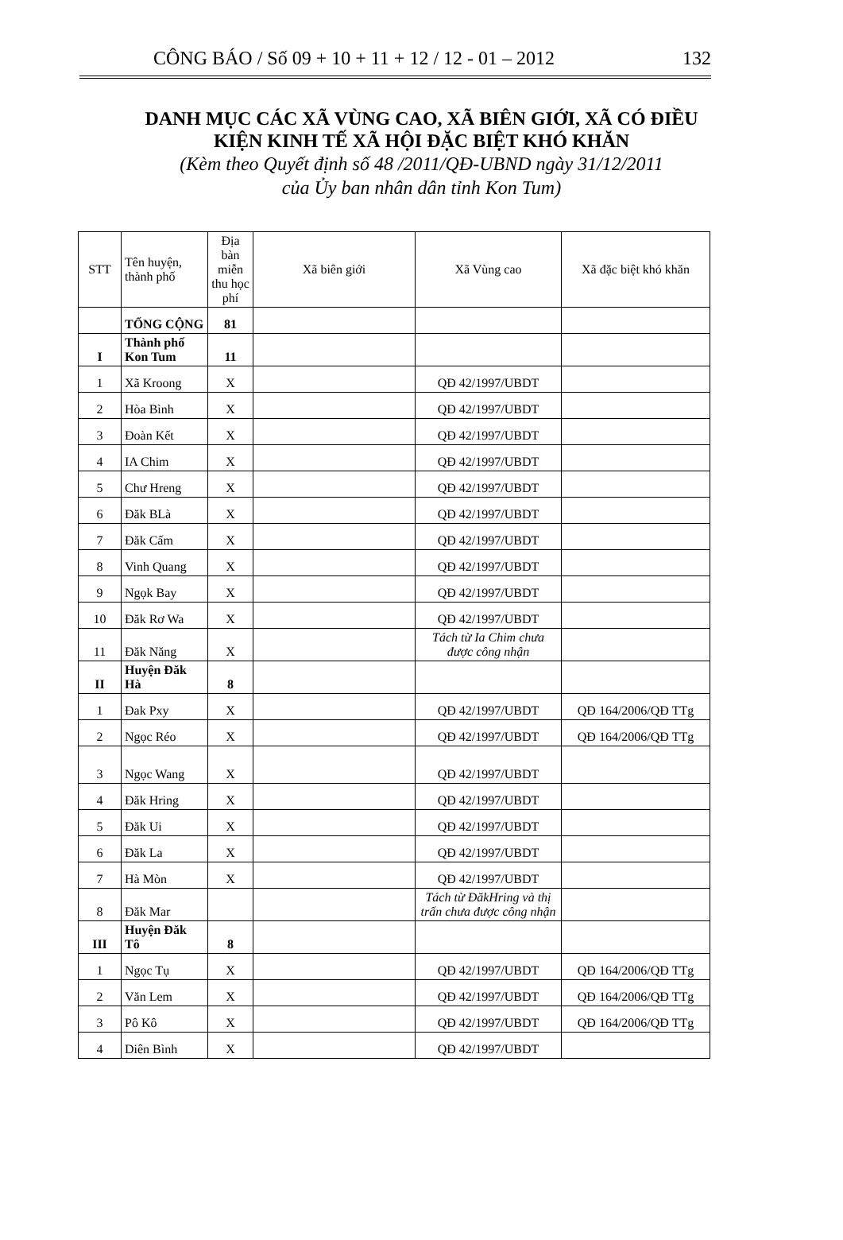CÔNG BÁO / Số 09 + 10 + 11 + 12 / 12 - 01 – 2012 132
DANH MỤC CÁC XÃ VÙNG CAO, XÃ BIÊN GIỚI, XÃ CÓ ĐIỀU
KIỆN KINH TẾ XÃ HỘI ĐẶC BIỆT KHÓ KHĂN
(Kèm theo Quyết định số 48 /2011/QĐ-UBND ngày 31/12/2011
của Ủy ban nhân dân tỉnh Kon Tum)
| STT | Tên huyện, thành phố | Địa bàn miễn thu học phí | Xã biên giới | Xã Vùng cao | Xã đặc biệt khó khăn |
| --- | --- | --- | --- | --- | --- |
| | TỔNG CỘNG | 81 | | | |
| I | Thành phố Kon Tum | 11 | | | |
| 1 | Xã Kroong | X | | QĐ 42/1997/UBDT | |
| 2 | Hòa Bình | X | | QĐ 42/1997/UBDT | |
| 3 | Đoàn Kết | X | | QĐ 42/1997/UBDT | |
| 4 | IA Chim | X | | QĐ 42/1997/UBDT | |
| 5 | Chư Hreng | X | | QĐ 42/1997/UBDT | |
| 6 | Đăk BLà | X | | QĐ 42/1997/UBDT | |
| 7 | Đăk Cấm | X | | QĐ 42/1997/UBDT | |
| 8 | Vinh Quang | X | | QĐ 42/1997/UBDT | |
| 9 | Ngọk Bay | X | | QĐ 42/1997/UBDT | |
| 10 | Đăk Rơ Wa | X | | QĐ 42/1997/UBDT | |
| 11 | Đăk Năng | X | | Tách từ Ia Chim chưa được công nhận | |
| II | Huyện Đăk Hà | 8 | | | |
| 1 | Đak Pxy | X | | QĐ 42/1997/UBDT | QĐ 164/2006/QĐ TTg |
| 2 | Ngọc Réo | X | | QĐ 42/1997/UBDT | QĐ 164/2006/QĐ TTg |
| 3 | Ngọc Wang | X | | QĐ 42/1997/UBDT | |
| 4 | Đăk Hring | X | | QĐ 42/1997/UBDT | |
| 5 | Đăk Ui | X | | QĐ 42/1997/UBDT | |
| 6 | Đăk La | X | | QĐ 42/1997/UBDT | |
| 7 | Hà Mòn | X | | QĐ 42/1997/UBDT | |
| 8 | Đăk Mar | | | Tách từ ĐăkHring và thị trấn chưa được công nhận | |
| III | Huyện Đăk Tô | 8 | | | |
| 1 | Ngọc Tụ | X | | QĐ 42/1997/UBDT | QĐ 164/2006/QĐ TTg |
| 2 | Văn Lem | X | | QĐ 42/1997/UBDT | QĐ 164/2006/QĐ TTg |
| 3 | Pô Kô | X | | QĐ 42/1997/UBDT | QĐ 164/2006/QĐ TTg |
| 4 | Diên Bình | X | | QĐ 42/1997/UBDT | |